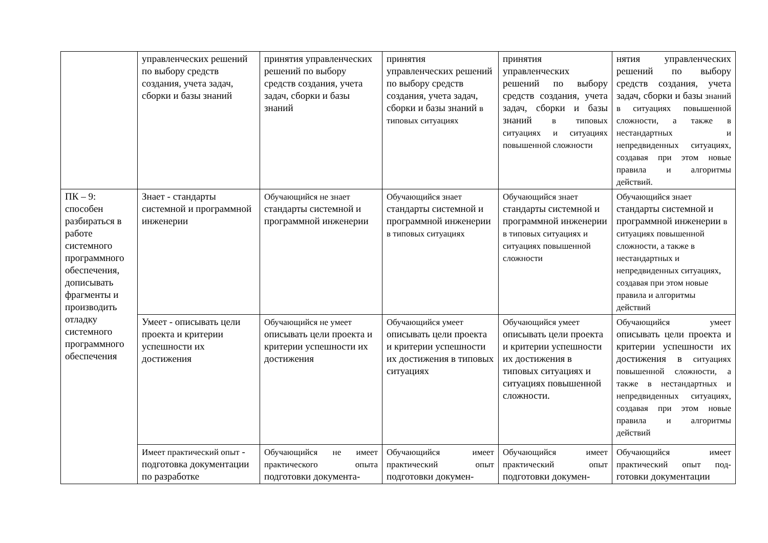| | управленческих решений по выбору средств создания, учета задач, сборки и базы знаний | принятия управленческих решений по выбору средств создания, учета задач, сборки и базы знаний | принятия управленческих решений по выбору средств создания, учета задач, сборки и базы знаний в типовых ситуациях | принятия управленческих решений по выбору средств создания, учета задач, сборки и базы знаний в типовых ситуациях и ситуациях повышенной сложности | нятия управленческих решений по выбору средств создания, учета задач, сборки и базы знаний в ситуациях повышенной сложности, а также в нестандартных и непредвиденных ситуациях, создавая при этом новые правила и алгоритмы действий. |
| ПК – 9: способен разбираться в работе системного программного обеспечения, дописывать фрагменты и производить отладку системного программного обеспечения | Знает - стандарты системной и программной инженерии | Обучающийся не знает стандарты системной и программной инженерии | Обучающийся знает стандарты системной и программной инженерии в типовых ситуациях | Обучающийся знает стандарты системной и программной инженерии в типовых ситуациях и ситуациях повышенной сложности | Обучающийся знает стандарты системной и программной инженерии в ситуациях повышенной сложности, а также в нестандартных и непредвиденных ситуациях, создавая при этом новые правила и алгоритмы действий |
| | Умеет - описывать цели проекта и критерии успешности их достижения | Обучающийся не умеет описывать цели проекта и критерии успешности их достижения | Обучающийся умеет описывать цели проекта и критерии успешности их достижения в типовых ситуациях | Обучающийся умеет описывать цели проекта и критерии успешности их достижения в типовых ситуациях и ситуациях повышенной сложности. | Обучающийся умеет описывать цели проекта и критерии успешности их достижения в ситуациях повышенной сложности, а также в нестандартных и непредвиденных ситуациях, создавая при этом новые правила и алгоритмы действий |
| | Имеет практический опыт - подготовка документации по разработке | Обучающийся не имеет практического опыта подготовки документа- | Обучающийся имеет практический опыт подготовки докумен- | Обучающийся имеет практический опыт подготовки докумен- | Обучающийся имеет практический опыт под- готовки документации |